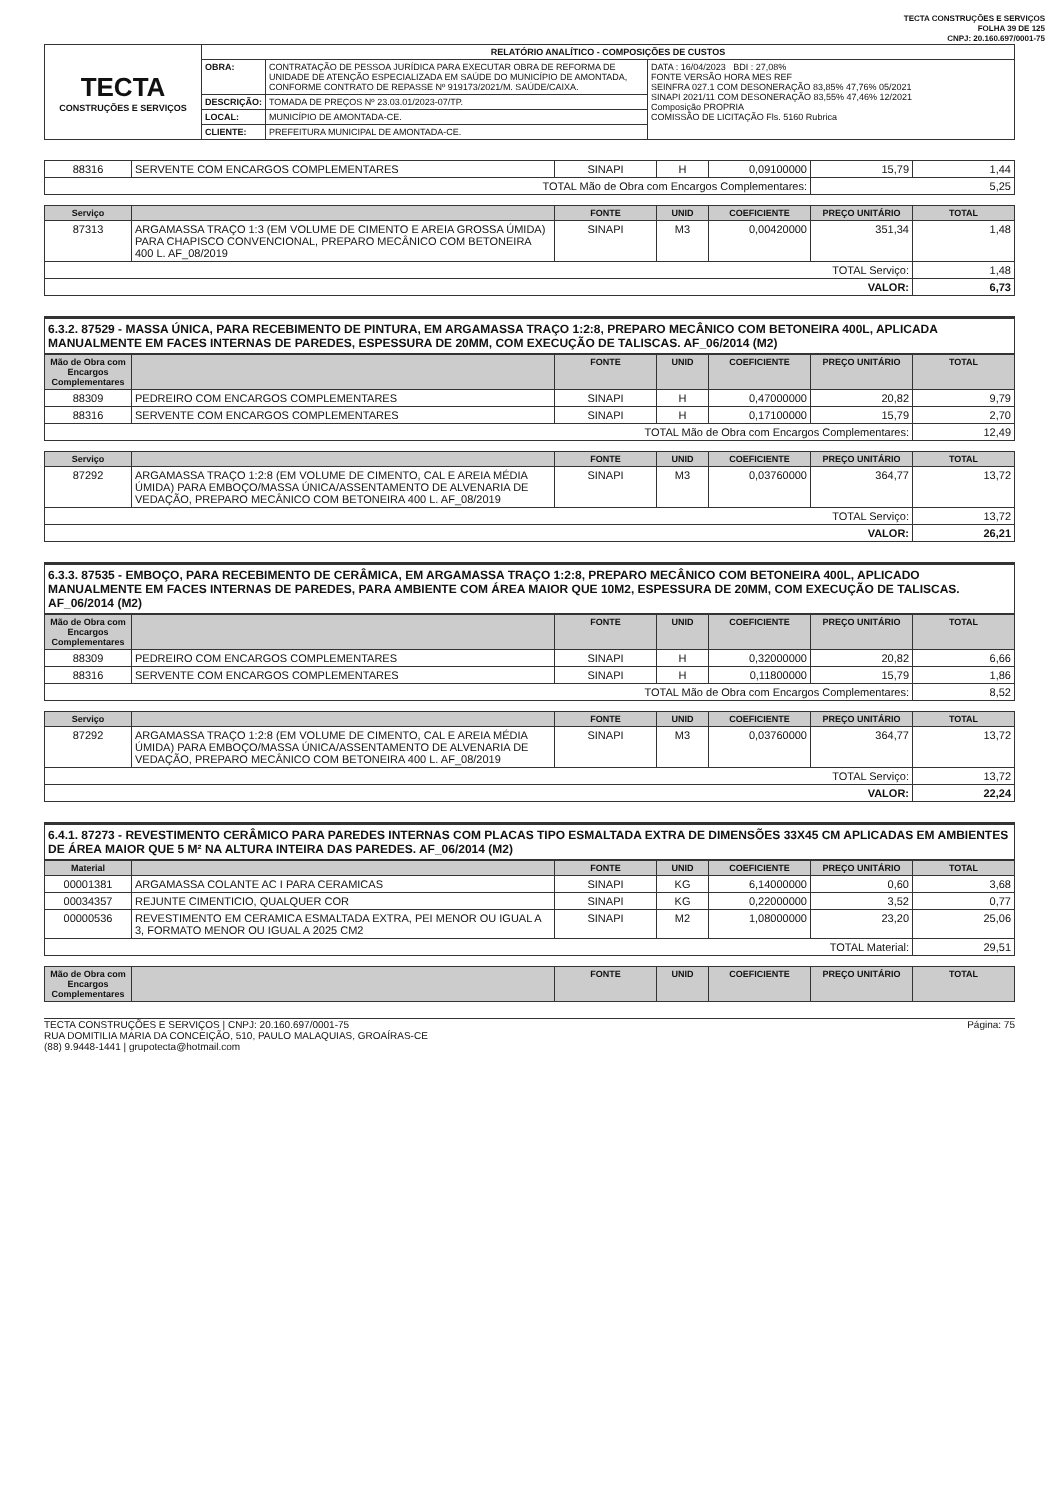TECTA CONSTRUÇÕES E SERVIÇOS
FOLHA 39 DE 125
CNPJ: 20.160.697/0001-75
| TECTA CONSTRUÇÕES E SERVIÇOS | RELATÓRIO ANALÍTICO - COMPOSIÇÕES DE CUSTOS | | |
| | OBRA: | CONTRATAÇÃO DE PESSOA JURÍDICA PARA EXECUTAR OBRA DE REFORMA DE UNIDADE DE ATENÇÃO ESPECIALIZADA EM SAÚDE DO MUNICÍPIO DE AMONTADA, CONFORME CONTRATO DE REPASSE Nº 919173/2021/M. SAÚDE/CAIXA. | DATA : 16/04/2023 BDI : 27,08% FONTE VERSÃO HORA MES REF SEINFRA 027.1 COM DESONERAÇÃO 83,85% 47,76% 05/2021 SINAPI 2021/11 COM DESONERAÇÃO 83,55% 47,46% 12/2021 Composição PROPRIA COMISSÃO DE LICITAÇÃO Fls. 5160 Rubrica |
| | DESCRIÇÃO: | TOMADA DE PREÇOS Nº 23.03.01/2023-07/TP. | |
| | LOCAL: | MUNICÍPIO DE AMONTADA-CE. | |
| | CLIENTE: | PREFEITURA MUNICIPAL DE AMONTADA-CE. | |
| 88316 | SERVENTE COM ENCARGOS COMPLEMENTARES | SINAPI | H | 0,09100000 | 15,79 | 1,44 |
| TOTAL Mão de Obra com Encargos Complementares: | | | | | 5,25 | |
| Serviço | | FONTE | UNID | COEFICIENTE | PREÇO UNITÁRIO | TOTAL |
| --- | --- | --- | --- | --- | --- | --- |
| 87313 | ARGAMASSA TRAÇO 1:3 (EM VOLUME DE CIMENTO E AREIA GROSSA ÚMIDA) PARA CHAPISCO CONVENCIONAL, PREPARO MECÂNICO COM BETONEIRA 400 L. AF_08/2019 | SINAPI | M3 | 0,00420000 | 351,34 | 1,48 |
| TOTAL Serviço: | | | | | | 1,48 |
| VALOR: | | | | | | 6,73 |
6.3.2. 87529 - MASSA ÚNICA, PARA RECEBIMENTO DE PINTURA, EM ARGAMASSA TRAÇO 1:2:8, PREPARO MECÂNICO COM BETONEIRA 400L, APLICADA MANUALMENTE EM FACES INTERNAS DE PAREDES, ESPESSURA DE 20MM, COM EXECUÇÃO DE TALISCAS. AF_06/2014 (M2)
| Mão de Obra com Encargos Complementares | | FONTE | UNID | COEFICIENTE | PREÇO UNITÁRIO | TOTAL |
| --- | --- | --- | --- | --- | --- | --- |
| 88309 | PEDREIRO COM ENCARGOS COMPLEMENTARES | SINAPI | H | 0,47000000 | 20,82 | 9,79 |
| 88316 | SERVENTE COM ENCARGOS COMPLEMENTARES | SINAPI | H | 0,17100000 | 15,79 | 2,70 |
| TOTAL Mão de Obra com Encargos Complementares: | | | | | | 12,49 |
| Serviço | | FONTE | UNID | COEFICIENTE | PREÇO UNITÁRIO | TOTAL |
| --- | --- | --- | --- | --- | --- | --- |
| 87292 | ARGAMASSA TRAÇO 1:2:8 (EM VOLUME DE CIMENTO, CAL E AREIA MÉDIA ÚMIDA) PARA EMBOÇO/MASSA ÚNICA/ASSENTAMENTO DE ALVENARIA DE VEDAÇÃO, PREPARO MECÂNICO COM BETONEIRA 400 L. AF_08/2019 | SINAPI | M3 | 0,03760000 | 364,77 | 13,72 |
| TOTAL Serviço: | | | | | | 13,72 |
| VALOR: | | | | | | 26,21 |
6.3.3. 87535 - EMBOÇO, PARA RECEBIMENTO DE CERÂMICA, EM ARGAMASSA TRAÇO 1:2:8, PREPARO MECÂNICO COM BETONEIRA 400L, APLICADO MANUALMENTE EM FACES INTERNAS DE PAREDES, PARA AMBIENTE COM ÁREA MAIOR QUE 10M2, ESPESSURA DE 20MM, COM EXECUÇÃO DE TALISCAS. AF_06/2014 (M2)
| Mão de Obra com Encargos Complementares | | FONTE | UNID | COEFICIENTE | PREÇO UNITÁRIO | TOTAL |
| --- | --- | --- | --- | --- | --- | --- |
| 88309 | PEDREIRO COM ENCARGOS COMPLEMENTARES | SINAPI | H | 0,32000000 | 20,82 | 6,66 |
| 88316 | SERVENTE COM ENCARGOS COMPLEMENTARES | SINAPI | H | 0,11800000 | 15,79 | 1,86 |
| TOTAL Mão de Obra com Encargos Complementares: | | | | | | 8,52 |
| Serviço | | FONTE | UNID | COEFICIENTE | PREÇO UNITÁRIO | TOTAL |
| --- | --- | --- | --- | --- | --- | --- |
| 87292 | ARGAMASSA TRAÇO 1:2:8 (EM VOLUME DE CIMENTO, CAL E AREIA MÉDIA ÚMIDA) PARA EMBOÇO/MASSA ÚNICA/ASSENTAMENTO DE ALVENARIA DE VEDAÇÃO, PREPARO MECÂNICO COM BETONEIRA 400 L. AF_08/2019 | SINAPI | M3 | 0,03760000 | 364,77 | 13,72 |
| TOTAL Serviço: | | | | | | 13,72 |
| VALOR: | | | | | | 22,24 |
6.4.1. 87273 - REVESTIMENTO CERÂMICO PARA PAREDES INTERNAS COM PLACAS TIPO ESMALTADA EXTRA DE DIMENSÕES 33X45 CM APLICADAS EM AMBIENTES DE ÁREA MAIOR QUE 5 M² NA ALTURA INTEIRA DAS PAREDES. AF_06/2014 (M2)
| Material | | FONTE | UNID | COEFICIENTE | PREÇO UNITÁRIO | TOTAL |
| --- | --- | --- | --- | --- | --- | --- |
| 00001381 | ARGAMASSA COLANTE AC I PARA CERAMICAS | SINAPI | KG | 6,14000000 | 0,60 | 3,68 |
| 00034357 | REJUNTE CIMENTICIO, QUALQUER COR | SINAPI | KG | 0,22000000 | 3,52 | 0,77 |
| 00000536 | REVESTIMENTO EM CERAMICA ESMALTADA EXTRA, PEI MENOR OU IGUAL A 3, FORMATO MENOR OU IGUAL A 2025 CM2 | SINAPI | M2 | 1,08000000 | 23,20 | 25,06 |
| TOTAL Material: | | | | | | 29,51 |
| Mão de Obra com Encargos Complementares | | FONTE | UNID | COEFICIENTE | PREÇO UNITÁRIO | TOTAL |
| --- | --- | --- | --- | --- | --- | --- |
TECTA CONSTRUÇÕES E SERVIÇOS | CNPJ: 20.160.697/0001-75
RUA DOMITILIA MARIA DA CONCEIÇÃO, 510, PAULO MALAQUIAS, GROAÍRAS-CE
(88) 9.9448-1441 | grupotecta@hotmail.com
Página: 75